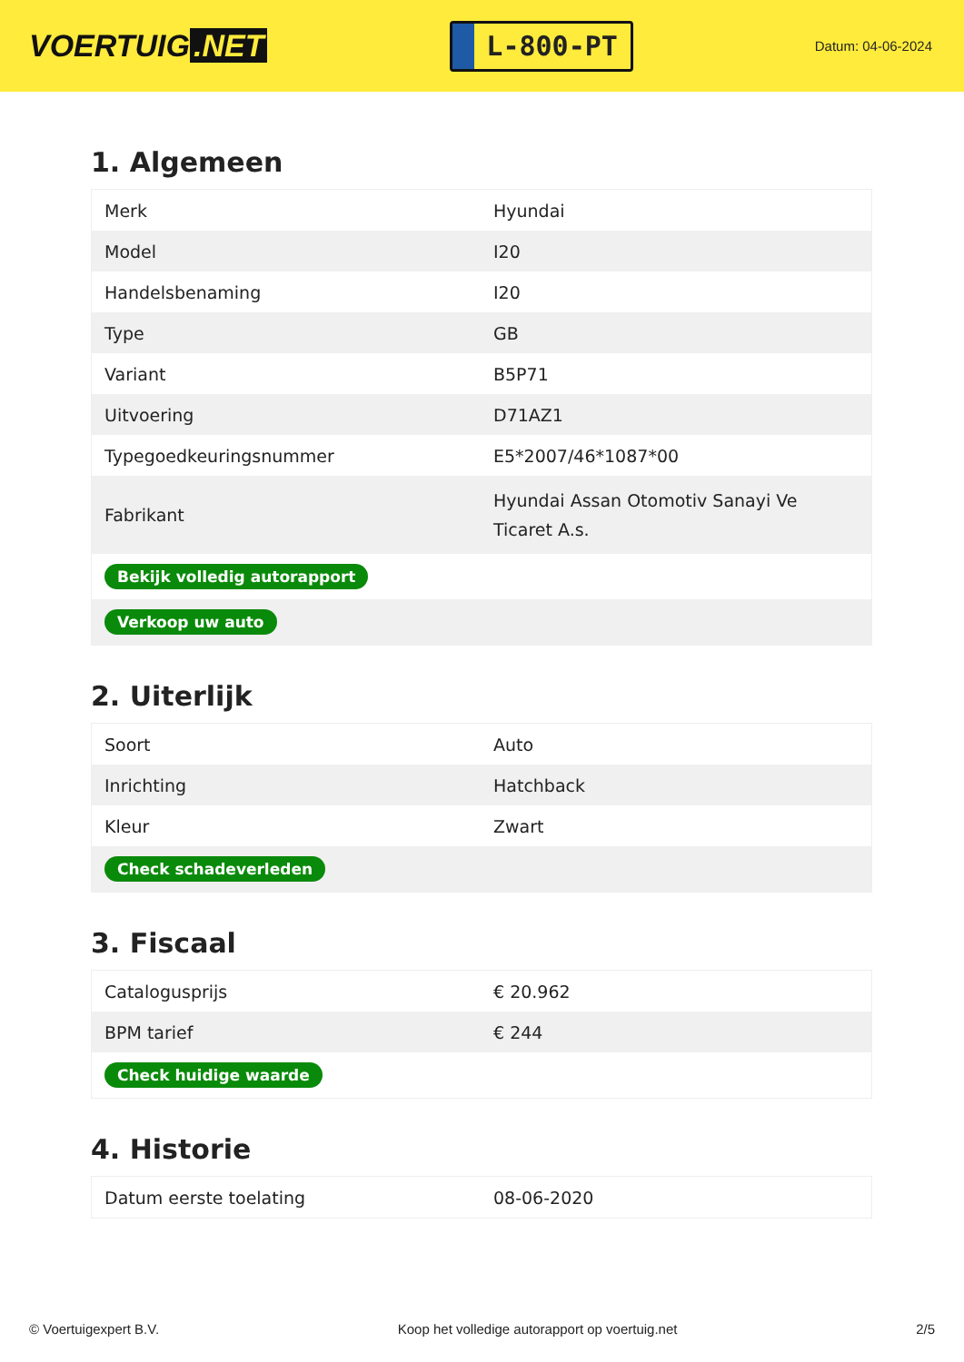VOERTUIG.NET
L-800-PT
Datum: 04-06-2024
1. Algemeen
| Merk | Hyundai |
| Model | I20 |
| Handelsbenaming | I20 |
| Type | GB |
| Variant | B5P71 |
| Uitvoering | D71AZ1 |
| Typegoedkeuringsnummer | E5*2007/46*1087*00 |
| Fabrikant | Hyundai Assan Otomotiv Sanayi Ve Ticaret A.s. |
| Bekijk volledig autorapport | |
| Verkoop uw auto | |
2. Uiterlijk
| Soort | Auto |
| Inrichting | Hatchback |
| Kleur | Zwart |
| Check schadeverleden | |
3. Fiscaal
| Catalogusprijs | € 20.962 |
| BPM tarief | € 244 |
| Check huidige waarde | |
4. Historie
| Datum eerste toelating | 08-06-2020 |
© Voertuigexpert B.V. Koop het volledige autorapport op voertuig.net 2/5